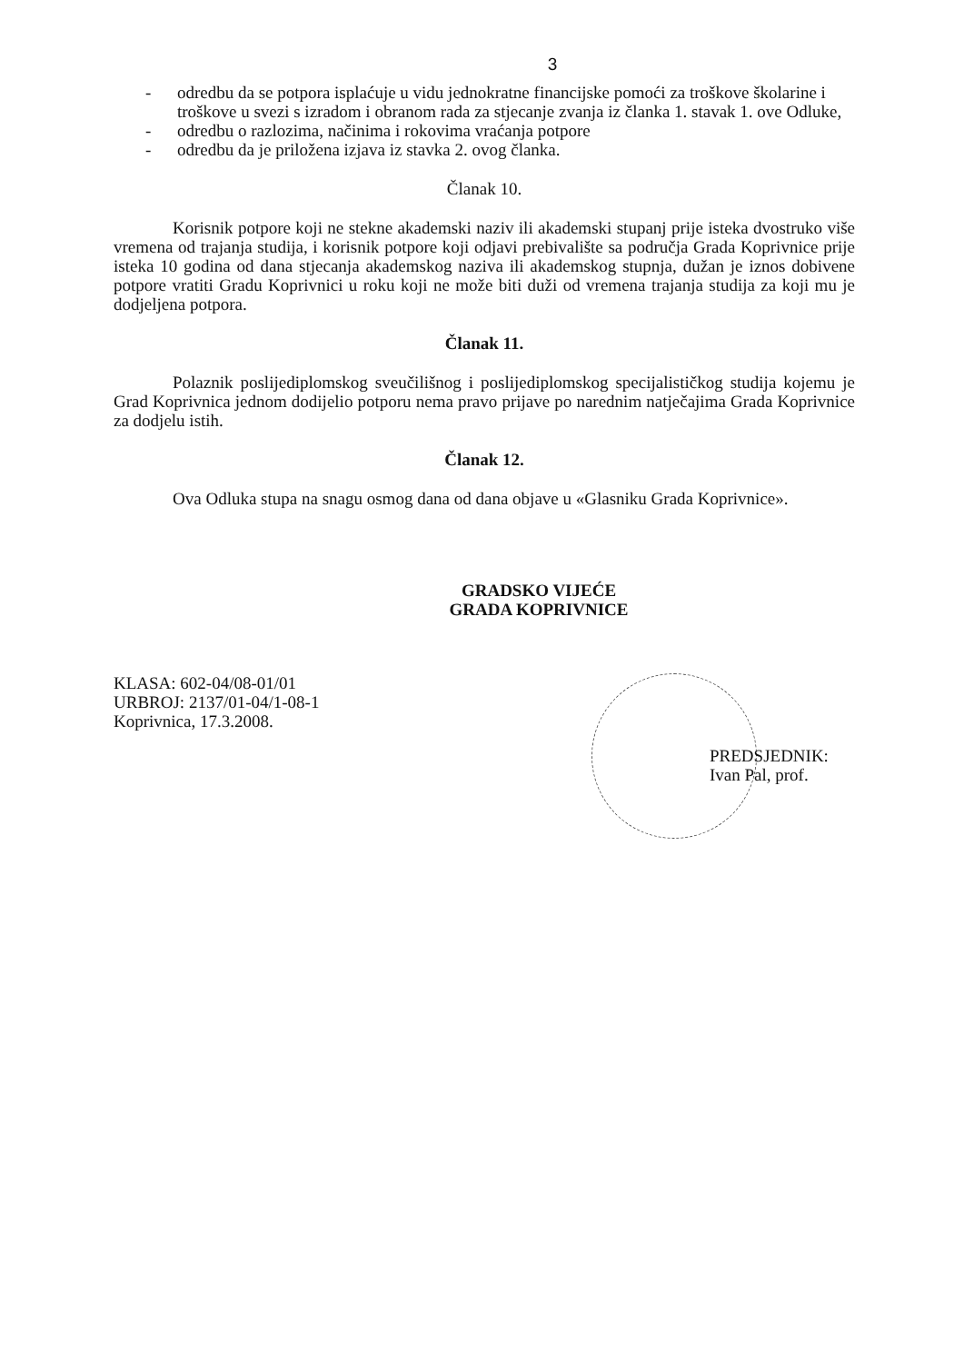3
- odredbu da se potpora isplaćuje u vidu jednokratne financijske pomoći za troškove školarine i troškove u svezi s izradom i obranom rada za stjecanje zvanja iz članka 1. stavak 1. ove Odluke,
- odredbu o razlozima, načinima i rokovima vraćanja potpore
- odredbu da je priložena izjava iz stavka 2. ovog članka.
Članak 10.
Korisnik potpore koji ne stekne akademski naziv ili akademski stupanj prije isteka dvostruko više vremena od trajanja studija, i korisnik potpore koji odjavi prebivalište sa područja Grada Koprivnice prije isteka 10 godina od dana stjecanja akademskog naziva ili akademskog stupnja, dužan je iznos dobivene potpore vratiti Gradu Koprivnici u roku koji ne može biti duži od vremena trajanja studija za koji mu je dodjeljena potpora.
Članak 11.
Polaznik poslijediplomskog sveučilišnog i poslijediplomskog specijalističkog studija kojemu je Grad Koprivnica jednom dodijelio potporu nema pravo prijave po narednim natječajima Grada Koprivnice za dodjelu istih.
Članak 12.
Ova Odluka stupa na snagu osmog dana od dana objave u «Glasniku Grada Koprivnice».
GRADSKO VIJEĆE
GRADA KOPRIVNICE
KLASA: 602-04/08-01/01
URBROJ: 2137/01-04/1-08-1
Koprivnica, 17.3.2008.
PREDSJEDNIK:
Ivan Pal, prof.